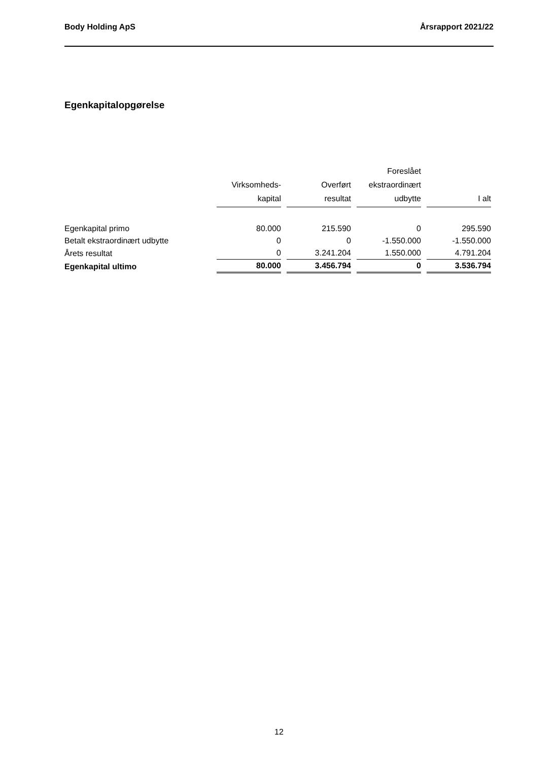Body Holding ApS Årsrapport 2021/22
Egenkapitalopgørelse
| | Virksomheds- kapital | | Overført resultat | | Foreslået ekstraordinært udbytte | | I alt |
| Egenkapital primo | 80.000 | | 215.590 | | 0 | | 295.590 |
| Betalt ekstraordinært udbytte | 0 | | 0 | | -1.550.000 | | -1.550.000 |
| Årets resultat | 0 | | 3.241.204 | | 1.550.000 | | 4.791.204 |
| Egenkapital ultimo | 80.000 | | 3.456.794 | | 0 | | 3.536.794 |
12